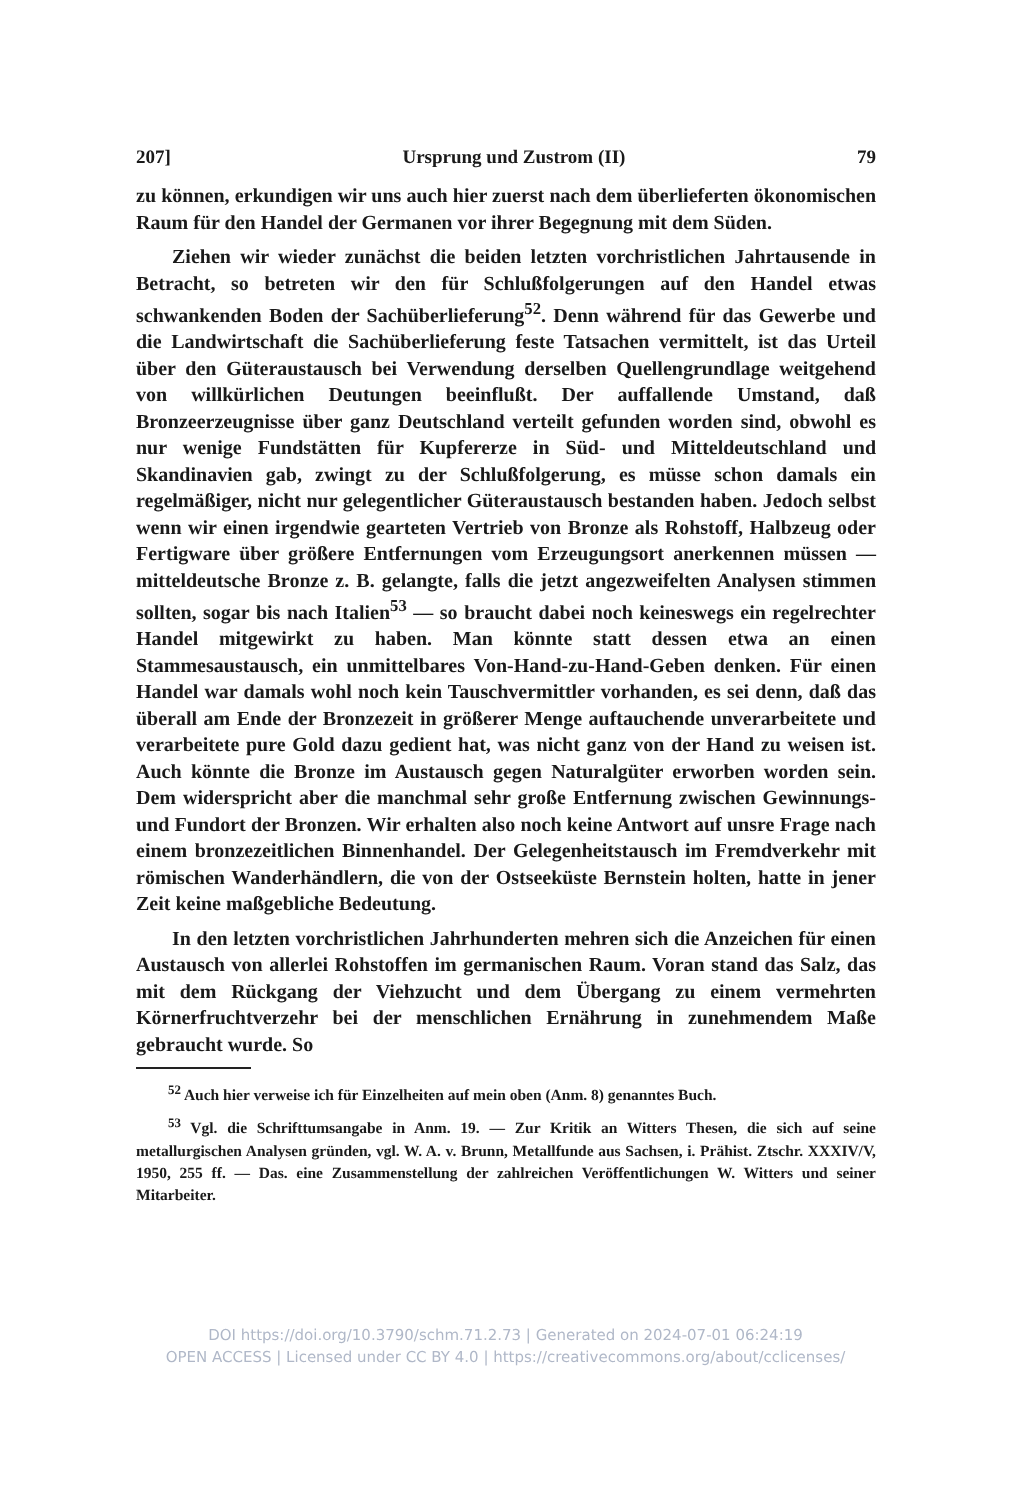207] Ursprung und Zustrom (II) 79
zu können, erkundigen wir uns auch hier zuerst nach dem überlieferten ökonomischen Raum für den Handel der Germanen vor ihrer Begegnung mit dem Süden.
Ziehen wir wieder zunächst die beiden letzten vorchristlichen Jahrtausende in Betracht, so betreten wir den für Schlußfolgerungen auf den Handel etwas schwankenden Boden der Sachüberlieferung<sup>52</sup>. Denn während für das Gewerbe und die Landwirtschaft die Sachüberlieferung feste Tatsachen vermittelt, ist das Urteil über den Güteraustausch bei Verwendung derselben Quellengrundlage weitgehend von willkürlichen Deutungen beeinflußt. Der auffallende Umstand, daß Bronzeerzeugnisse über ganz Deutschland verteilt gefunden worden sind, obwohl es nur wenige Fundstätten für Kupfererze in Süd- und Mitteldeutschland und Skandinavien gab, zwingt zu der Schlußfolgerung, es müsse schon damals ein regelmäßiger, nicht nur gelegentlicher Güteraustausch bestanden haben. Jedoch selbst wenn wir einen irgendwie gearteten Vertrieb von Bronze als Rohstoff, Halbzeug oder Fertigware über größere Entfernungen vom Erzeugungsort anerkennen müssen — mitteldeutsche Bronze z. B. gelangte, falls die jetzt angezweifelten Analysen stimmen sollten, sogar bis nach Italien<sup>53</sup> — so braucht dabei noch keineswegs ein regelrechter Handel mitgewirkt zu haben. Man könnte statt dessen etwa an einen Stammesaustausch, ein unmittelbares Von-Hand-zu-Hand-Geben denken. Für einen Handel war damals wohl noch kein Tauschvermittler vorhanden, es sei denn, daß das überall am Ende der Bronzezeit in größerer Menge auftauchende unverarbeitete und verarbeitete pure Gold dazu gedient hat, was nicht ganz von der Hand zu weisen ist. Auch könnte die Bronze im Austausch gegen Naturalgüter erworben worden sein. Dem widerspricht aber die manchmal sehr große Entfernung zwischen Gewinnungs- und Fundort der Bronzen. Wir erhalten also noch keine Antwort auf unsre Frage nach einem bronzezeitlichen Binnenhandel. Der Gelegenheitstausch im Fremdverkehr mit römischen Wanderhändlern, die von der Ostseeküste Bernstein holten, hatte in jener Zeit keine maßgebliche Bedeutung.
In den letzten vorchristlichen Jahrhunderten mehren sich die Anzeichen für einen Austausch von allerlei Rohstoffen im germanischen Raum. Voran stand das Salz, das mit dem Rückgang der Viehzucht und dem Übergang zu einem vermehrten Körnerfruchtverzehr bei der menschlichen Ernährung in zunehmendem Maße gebraucht wurde. So
<sup>52</sup> Auch hier verweise ich für Einzelheiten auf mein oben (Anm. 8) genanntes Buch.
<sup>53</sup> Vgl. die Schrifttumsangabe in Anm. 19. — Zur Kritik an Witters Thesen, die sich auf seine metallurgischen Analysen gründen, vgl. W. A. v. Brunn, Metallfunde aus Sachsen, i. Prähist. Ztschr. XXXIV/V, 1950, 255 ff. — Das. eine Zusammenstellung der zahlreichen Veröffentlichungen W. Witters und seiner Mitarbeiter.
DOI https://doi.org/10.3790/schm.71.2.73 | Generated on 2024-07-01 06:24:19
OPEN ACCESS | Licensed under CC BY 4.0 | https://creativecommons.org/about/cclicenses/